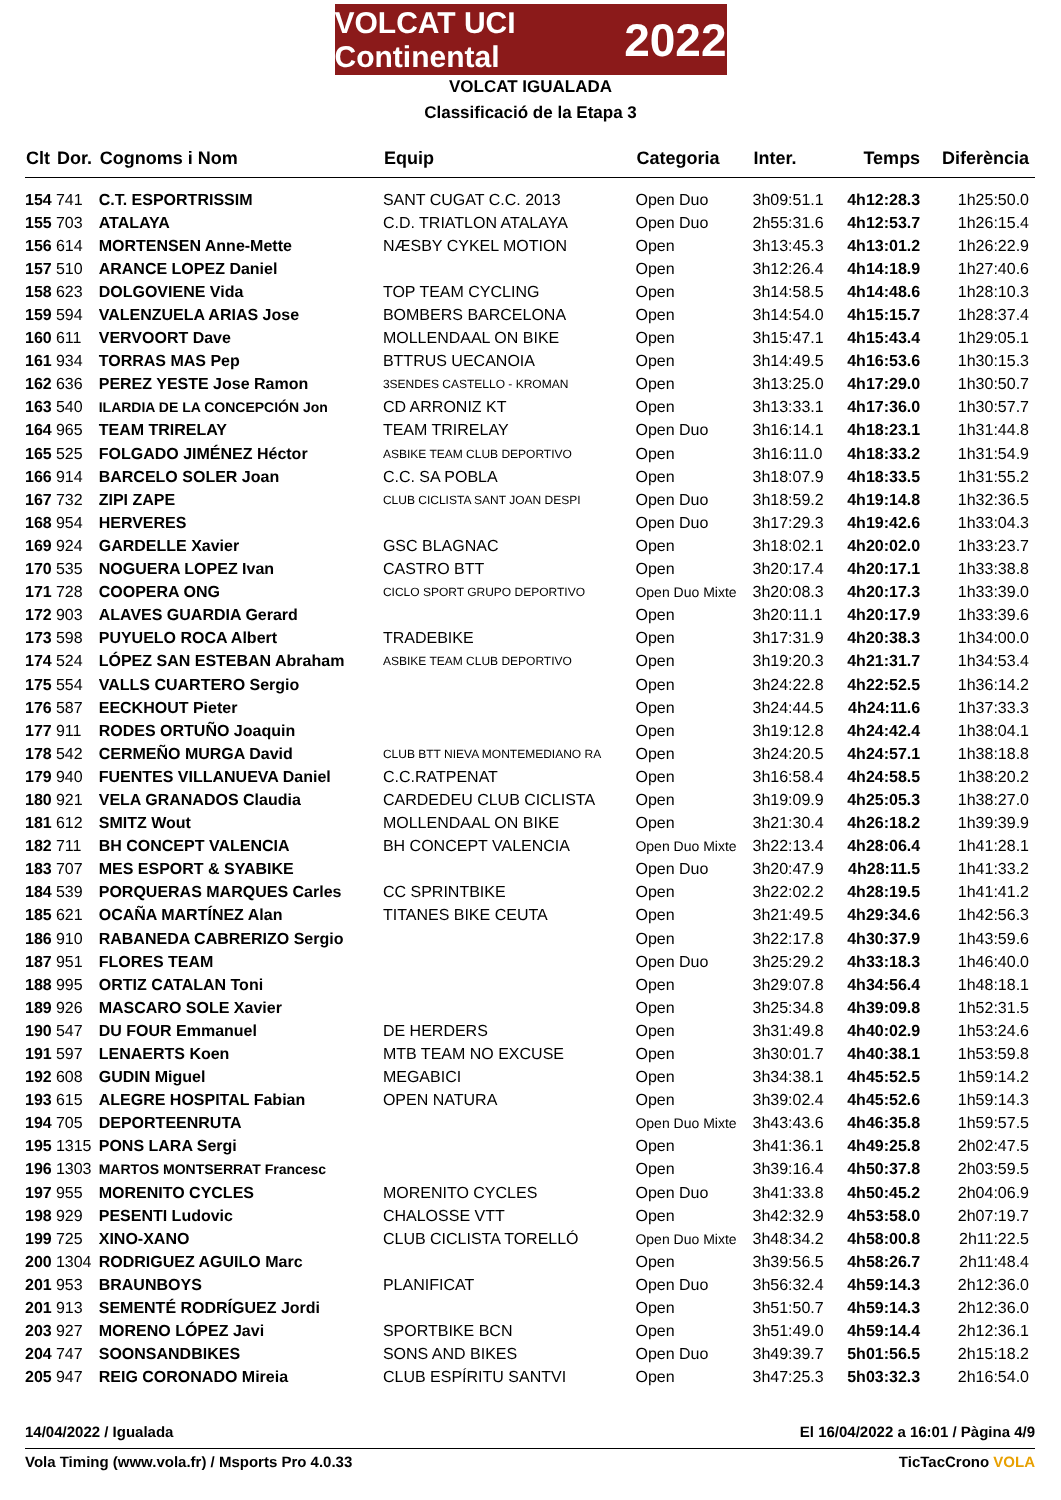VOLCAT UCI Continental 2022
VOLCAT IGUALADA
Classificació de la Etapa 3
| Clt | Dor. | Cognoms i Nom | Equip | Categoria | Inter. | Temps | Diferència |
| --- | --- | --- | --- | --- | --- | --- | --- |
| 154 | 741 | C.T. ESPORTRISSIM | SANT CUGAT C.C. 2013 | Open Duo | 3h09:51.1 | 4h12:28.3 | 1h25:50.0 |
| 155 | 703 | ATALAYA | C.D. TRIATLON ATALAYA | Open Duo | 2h55:31.6 | 4h12:53.7 | 1h26:15.4 |
| 156 | 614 | MORTENSEN Anne-Mette | NÆSBY CYKEL MOTION | Open | 3h13:45.3 | 4h13:01.2 | 1h26:22.9 |
| 157 | 510 | ARANCE LOPEZ Daniel | | Open | 3h12:26.4 | 4h14:18.9 | 1h27:40.6 |
| 158 | 623 | DOLGOVIENE Vida | TOP TEAM CYCLING | Open | 3h14:58.5 | 4h14:48.6 | 1h28:10.3 |
| 159 | 594 | VALENZUELA ARIAS Jose | BOMBERS BARCELONA | Open | 3h14:54.0 | 4h15:15.7 | 1h28:37.4 |
| 160 | 611 | VERVOORT Dave | MOLLENDAAL ON BIKE | Open | 3h15:47.1 | 4h15:43.4 | 1h29:05.1 |
| 161 | 934 | TORRAS MAS Pep | BTTRUS UECANOIA | Open | 3h14:49.5 | 4h16:53.6 | 1h30:15.3 |
| 162 | 636 | PEREZ YESTE Jose Ramon | 3SENDES CASTELLO - KROMAN | Open | 3h13:25.0 | 4h17:29.0 | 1h30:50.7 |
| 163 | 540 | ILARDIA DE LA CONCEPCIÓN Jon | CD ARRONIZ KT | Open | 3h13:33.1 | 4h17:36.0 | 1h30:57.7 |
| 164 | 965 | TEAM TRIRELAY | TEAM TRIRELAY | Open Duo | 3h16:14.1 | 4h18:23.1 | 1h31:44.8 |
| 165 | 525 | FOLGADO JIMÉNEZ Héctor | ASBIKE TEAM CLUB DEPORTIVO | Open | 3h16:11.0 | 4h18:33.2 | 1h31:54.9 |
| 166 | 914 | BARCELO SOLER Joan | C.C. SA POBLA | Open | 3h18:07.9 | 4h18:33.5 | 1h31:55.2 |
| 167 | 732 | ZIPI ZAPE | CLUB CICLISTA SANT JOAN DESPI | Open Duo | 3h18:59.2 | 4h19:14.8 | 1h32:36.5 |
| 168 | 954 | HERVERES | | Open Duo | 3h17:29.3 | 4h19:42.6 | 1h33:04.3 |
| 169 | 924 | GARDELLE Xavier | GSC BLAGNAC | Open | 3h18:02.1 | 4h20:02.0 | 1h33:23.7 |
| 170 | 535 | NOGUERA LOPEZ Ivan | CASTRO BTT | Open | 3h20:17.4 | 4h20:17.1 | 1h33:38.8 |
| 171 | 728 | COOPERA ONG | CICLO SPORT GRUPO DEPORTIVO | Open Duo Mixte | 3h20:08.3 | 4h20:17.3 | 1h33:39.0 |
| 172 | 903 | ALAVES GUARDIA Gerard | | Open | 3h20:11.1 | 4h20:17.9 | 1h33:39.6 |
| 173 | 598 | PUYUELO ROCA Albert | TRADEBIKE | Open | 3h17:31.9 | 4h20:38.3 | 1h34:00.0 |
| 174 | 524 | LÓPEZ SAN ESTEBAN Abraham | ASBIKE TEAM CLUB DEPORTIVO | Open | 3h19:20.3 | 4h21:31.7 | 1h34:53.4 |
| 175 | 554 | VALLS CUARTERO Sergio | | Open | 3h24:22.8 | 4h22:52.5 | 1h36:14.2 |
| 176 | 587 | EECKHOUT Pieter | | Open | 3h24:44.5 | 4h24:11.6 | 1h37:33.3 |
| 177 | 911 | RODES ORTUÑO Joaquin | | Open | 3h19:12.8 | 4h24:42.4 | 1h38:04.1 |
| 178 | 542 | CERMEÑO MURGA David | CLUB BTT NIEVA MONTEMEDIANO RA | Open | 3h24:20.5 | 4h24:57.1 | 1h38:18.8 |
| 179 | 940 | FUENTES VILLANUEVA Daniel | C.C.RATPENAT | Open | 3h16:58.4 | 4h24:58.5 | 1h38:20.2 |
| 180 | 921 | VELA GRANADOS Claudia | CARDEDEU CLUB CICLISTA | Open | 3h19:09.9 | 4h25:05.3 | 1h38:27.0 |
| 181 | 612 | SMITZ Wout | MOLLENDAAL ON BIKE | Open | 3h21:30.4 | 4h26:18.2 | 1h39:39.9 |
| 182 | 711 | BH CONCEPT VALENCIA | BH CONCEPT VALENCIA | Open Duo Mixte | 3h22:13.4 | 4h28:06.4 | 1h41:28.1 |
| 183 | 707 | MES ESPORT & SYABIKE | | Open Duo | 3h20:47.9 | 4h28:11.5 | 1h41:33.2 |
| 184 | 539 | PORQUERAS MARQUES Carles | CC SPRINTBIKE | Open | 3h22:02.2 | 4h28:19.5 | 1h41:41.2 |
| 185 | 621 | OCAÑA MARTÍNEZ Alan | TITANES BIKE CEUTA | Open | 3h21:49.5 | 4h29:34.6 | 1h42:56.3 |
| 186 | 910 | RABANEDA CABRERIZO Sergio | | Open | 3h22:17.8 | 4h30:37.9 | 1h43:59.6 |
| 187 | 951 | FLORES TEAM | | Open Duo | 3h25:29.2 | 4h33:18.3 | 1h46:40.0 |
| 188 | 995 | ORTIZ CATALAN Toni | | Open | 3h29:07.8 | 4h34:56.4 | 1h48:18.1 |
| 189 | 926 | MASCARO SOLE Xavier | | Open | 3h25:34.8 | 4h39:09.8 | 1h52:31.5 |
| 190 | 547 | DU FOUR Emmanuel | DE HERDERS | Open | 3h31:49.8 | 4h40:02.9 | 1h53:24.6 |
| 191 | 597 | LENAERTS Koen | MTB TEAM NO EXCUSE | Open | 3h30:01.7 | 4h40:38.1 | 1h53:59.8 |
| 192 | 608 | GUDIN Miguel | MEGABICI | Open | 3h34:38.1 | 4h45:52.5 | 1h59:14.2 |
| 193 | 615 | ALEGRE HOSPITAL Fabian | OPEN NATURA | Open | 3h39:02.4 | 4h45:52.6 | 1h59:14.3 |
| 194 | 705 | DEPORTEENRUTA | | Open Duo Mixte | 3h43:43.6 | 4h46:35.8 | 1h59:57.5 |
| 195 | 1315 | PONS LARA Sergi | | Open | 3h41:36.1 | 4h49:25.8 | 2h02:47.5 |
| 196 | 1303 | MARTOS MONTSERRAT Francesc | | Open | 3h39:16.4 | 4h50:37.8 | 2h03:59.5 |
| 197 | 955 | MORENITO CYCLES | MORENITO CYCLES | Open Duo | 3h41:33.8 | 4h50:45.2 | 2h04:06.9 |
| 198 | 929 | PESENTI Ludovic | CHALOSSE VTT | Open | 3h42:32.9 | 4h53:58.0 | 2h07:19.7 |
| 199 | 725 | XINO-XANO | CLUB CICLISTA TORELLÓ | Open Duo Mixte | 3h48:34.2 | 4h58:00.8 | 2h11:22.5 |
| 200 | 1304 | RODRIGUEZ AGUILO Marc | | Open | 3h39:56.5 | 4h58:26.7 | 2h11:48.4 |
| 201 | 953 | BRAUNBOYS | PLANIFICAT | Open Duo | 3h56:32.4 | 4h59:14.3 | 2h12:36.0 |
| 201 | 913 | SEMENTÉ RODRÍGUEZ Jordi | | Open | 3h51:50.7 | 4h59:14.3 | 2h12:36.0 |
| 203 | 927 | MORENO LÓPEZ Javi | SPORTBIKE BCN | Open | 3h51:49.0 | 4h59:14.4 | 2h12:36.1 |
| 204 | 747 | SOONSANDBIKES | SONS AND BIKES | Open Duo | 3h49:39.7 | 5h01:56.5 | 2h15:18.2 |
| 205 | 947 | REIG CORONADO Mireia | CLUB ESPÍRITU SANTVI | Open | 3h47:25.3 | 5h03:32.3 | 2h16:54.0 |
14/04/2022 / Igualada El 16/04/2022 a 16:01 / Pàgina 4/9
Vola Timing (www.vola.fr) / Msports Pro 4.0.33 TicTacCrono VOLA